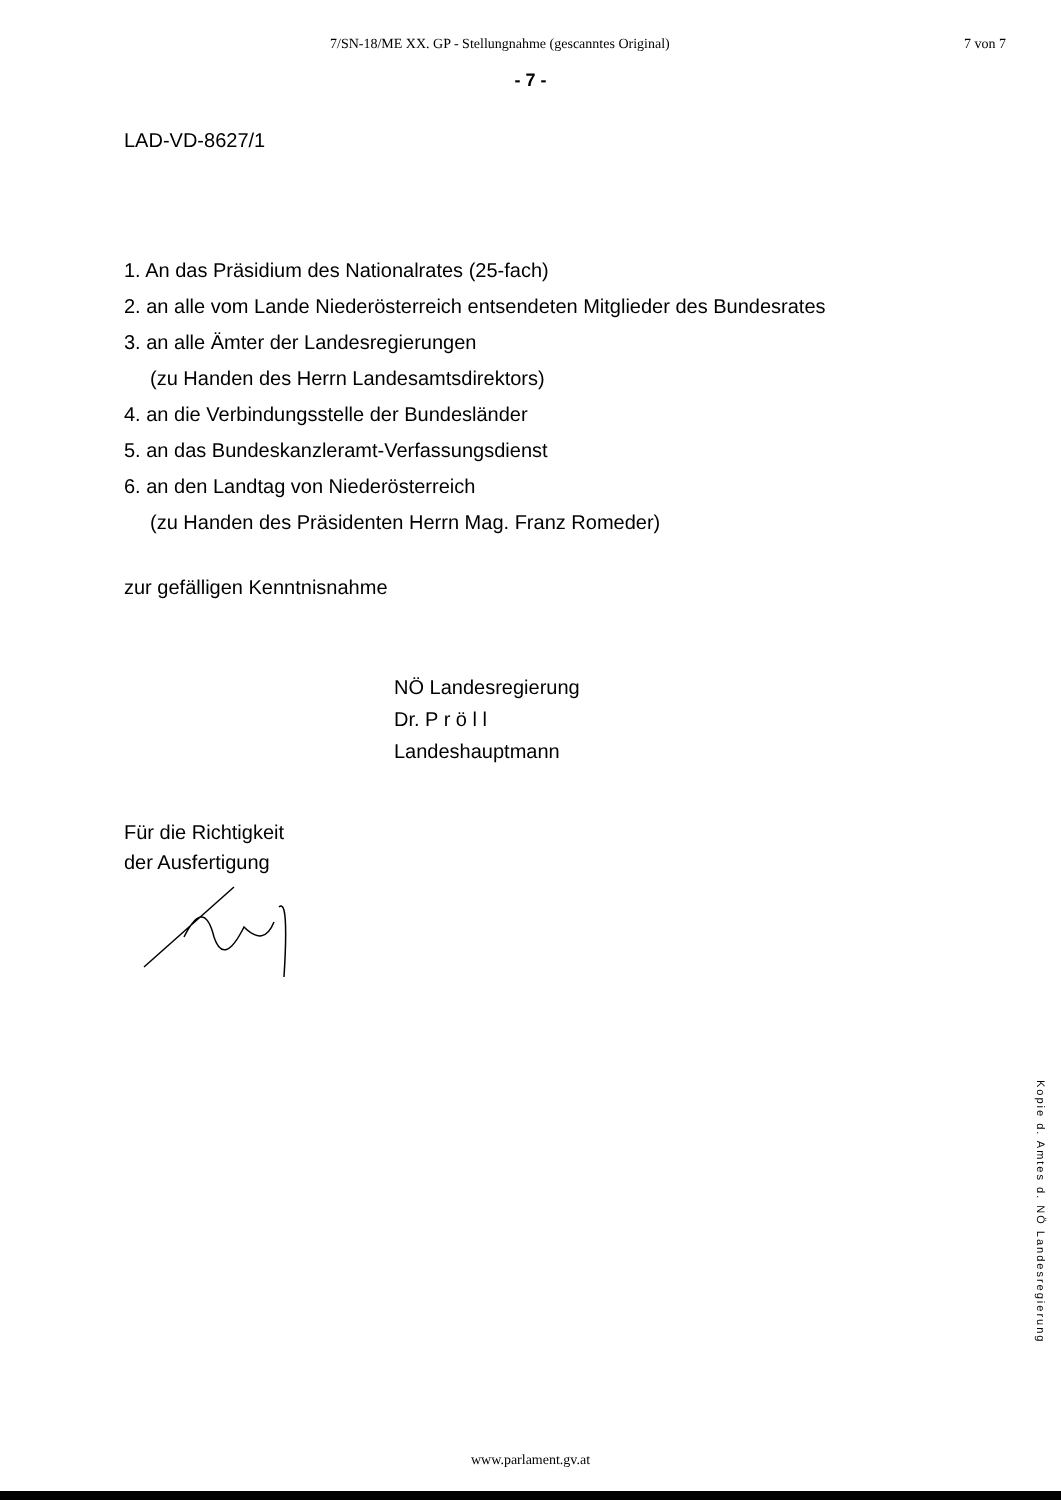7/SN-18/ME XX. GP - Stellungnahme (gescanntes Original) 7 von 7
- 7 -
LAD-VD-8627/1
1. An das Präsidium des Nationalrates (25-fach)
2. an alle vom Lande Niederösterreich entsendeten Mitglieder des Bundesrates
3. an alle Ämter der Landesregierungen
(zu Handen des Herrn Landesamtsdirektors)
4. an die Verbindungsstelle der Bundesländer
5. an das Bundeskanzleramt-Verfassungsdienst
6. an den Landtag von Niederösterreich
(zu Handen des Präsidenten Herrn Mag. Franz Romeder)
zur gefälligen Kenntnisnahme
NÖ Landesregierung
Dr. P r ö l l
Landeshauptmann
Für die Richtigkeit
der Ausfertigung
Kopie d. Amtes d. NÖ Landesregierung
www.parlament.gv.at